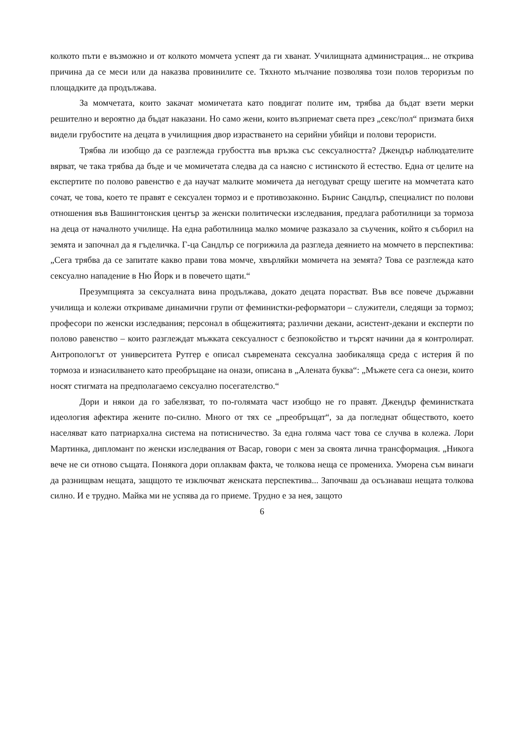колкото пъти е възможно и от колкото момчета успеят да ги хванат. Училищната администрация... не открива причина да се меси или да наказва провинилите се. Тяхното мълчание позволява този полов тероризъм по площадките да продължава.
За момчетата, които закачат момичетата като повдигат полите им, трябва да бъдат взети мерки решително и вероятно да бъдат наказани. Но само жени, които възприемат света през „секс/пол“ призмата бихя видели грубостите на децата в училищния двор израстването на серийни убийци и полови терористи.
Трябва ли изобщо да се разглежда грубостта във връзка със сексуалността? Джендър наблюдателите вярват, че така трябва да бъде и че момичетата следва да са наясно с истинското й естество. Една от целите на експертите по полово равенство е да научат малките момичета да негодуват срещу шегите на момчетата като сочат, че това, което те правят е сексуален тормоз и е противозаконно. Бърнис Сандлър, специалист по полови отношения във Вашингтонския център за женски политически изследвания, предлага работилници за тормоза на деца от началното училище. На една работилница малко момиче разказало за съученик, който я съборил на земята и започнал да я гъделичка. Г-ца Сандлър се погрижила да разгледа деянието на момчето в перспектива: „Сега трябва да се запитате какво прави това момче, хвърляйки момичета на земята? Това се разглежда като сексуално нападение в Ню Йорк и в повечето щати.“
Презумпцията за сексуалната вина продължава, докато децата порастват. Във все повече държавни училища и колежи откриваме динамични групи от феминистки-реформатори – служители, следящи за тормоз; професори по женски изследвания; персонал в общежитията; различни декани, асистент-декани и експерти по полово равенство – които разглеждат мъжката сексуалност с безпокойство и търсят начини да я контролират. Антропологът от университета Рутгер е описал съвремената сексуална заобикаляща среда с истерия й по тормоза и изнасилването като преобръщане на онази, описана в „Алената буква“: „Мъжете сега са онези, които носят стигмата на предполагаемо сексуално посегателство.“
Дори и някои да го забелязват, то по-голямата част изобщо не го правят. Джендър феминистката идеология афектира жените по-силно. Много от тях се „преобръщат“, за да погледнат обществото, което населяват като патриархална система на потисничество. За една голяма част това се случва в колежа. Лори Мартинка, дипломант по женски изследвания от Васар, говори с мен за своята лична трансформация. „Никога вече не си отново същата. Понякога дори оплаквам факта, че толкова неща се промениха. Уморена съм винаги да разнищвам нещата, защщото те изключват женската перспектива... Започваш да осъзнаваш нещата толкова силно. И е трудно. Майка ми не успява да го приеме. Трудно е за нея, защото
6